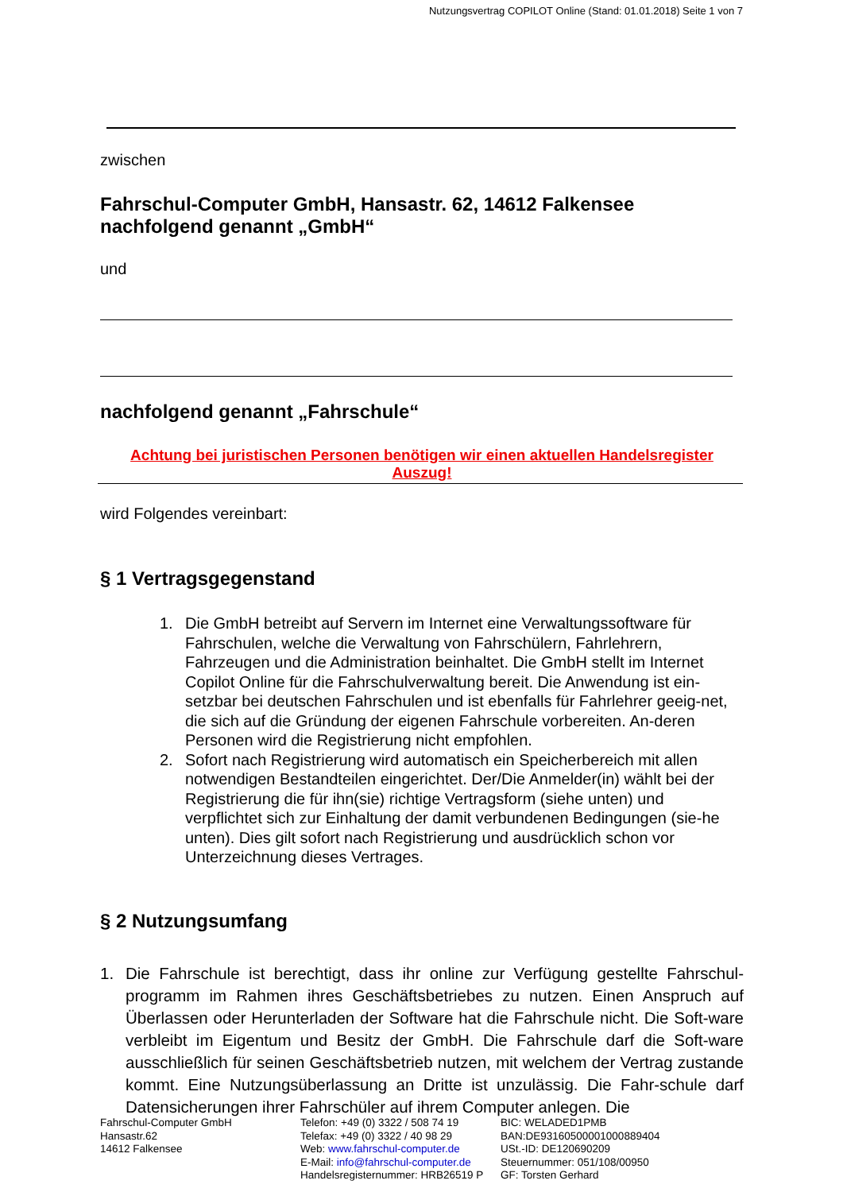Nutzungsvertrag COPILOT Online (Stand: 01.01.2018) Seite 1 von 7
zwischen
Fahrschul-Computer GmbH, Hansastr. 62, 14612 Falkensee
nachfolgend genannt „GmbH“
und
nachfolgend genannt „Fahrschule“
Achtung bei juristischen Personen benötigen wir einen aktuellen Handelsregister
Auszug!
wird Folgendes vereinbart:
§ 1 Vertragsgegenstand
1. Die GmbH betreibt auf Servern im Internet eine Verwaltungssoftware für Fahrschulen, welche die Verwaltung von Fahrschülern, Fahrlehrern, Fahrzeugen und die Administration beinhaltet. Die GmbH stellt im Internet Copilot Online für die Fahrschulverwaltung bereit. Die Anwendung ist ein-setzbar bei deutschen Fahrschulen und ist ebenfalls für Fahrlehrer geeig-net, die sich auf die Gründung der eigenen Fahrschule vorbereiten. An-deren Personen wird die Registrierung nicht empfohlen.
2. Sofort nach Registrierung wird automatisch ein Speicherbereich mit allen notwendigen Bestandteilen eingerichtet. Der/Die Anmelder(in) wählt bei der Registrierung die für ihn(sie) richtige Vertragsform (siehe unten) und verpflichtet sich zur Einhaltung der damit verbundenen Bedingungen (sie-he unten). Dies gilt sofort nach Registrierung und ausdrücklich schon vor Unterzeichnung dieses Vertrages.
§ 2 Nutzungsumfang
1. Die Fahrschule ist berechtigt, dass ihr online zur Verfügung gestellte Fahrschul-programm im Rahmen ihres Geschäftsbetriebes zu nutzen. Einen Anspruch auf Überlassen oder Herunterladen der Software hat die Fahrschule nicht. Die Soft-ware verbleibt im Eigentum und Besitz der GmbH. Die Fahrschule darf die Soft-ware ausschließlich für seinen Geschäftsbetrieb nutzen, mit welchem der Vertrag zustande kommt. Eine Nutzungsüberlassung an Dritte ist unzulässig. Die Fahr-schule darf Datensicherungen ihrer Fahrschüler auf ihrem Computer anlegen. Die
Fahrschul-Computer GmbH
Hansastr.62
14612 Falkensee
Telefon: +49 (0) 3322 / 508 74 19
Telefax: +49 (0) 3322 / 40 98 29
Web: www.fahrschul-computer.de
E-Mail: info@fahrschul-computer.de
Handelsregisternummer: HRB26519 P
BIC: WELADED1PMB
BAN:DE93160500001000889404
USt.-ID: DE120690209
Steuernummer: 051/108/00950
GF: Torsten Gerhard